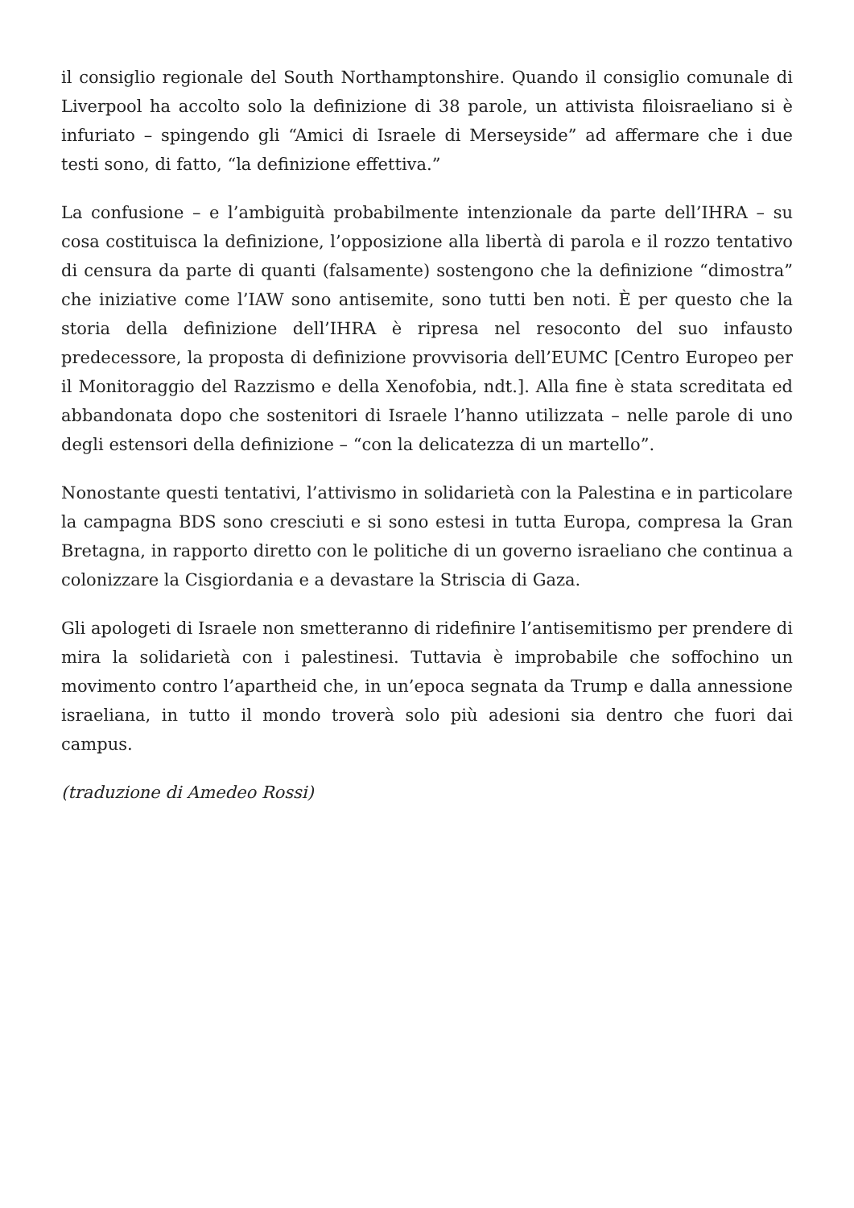il consiglio regionale del South Northamptonshire. Quando il consiglio comunale di Liverpool ha accolto solo la definizione di 38 parole, un attivista filoisraeliano si è infuriato – spingendo gli “Amici di Israele di Merseyside” ad affermare che i due testi sono, di fatto, “la definizione effettiva.”
La confusione – e l’ambiguità probabilmente intenzionale da parte dell’IHRA – su cosa costituisca la definizione, l’opposizione alla libertà di parola e il rozzo tentativo di censura da parte di quanti (falsamente) sostengono che la definizione “dimostra” che iniziative come l’IAW sono antisemite, sono tutti ben noti. È per questo che la storia della definizione dell’IHRA è ripresa nel resoconto del suo infausto predecessore, la proposta di definizione provvisoria dell’EUMC [Centro Europeo per il Monitoraggio del Razzismo e della Xenofobia, ndt.]. Alla fine è stata screditata ed abbandonata dopo che sostenitori di Israele l’hanno utilizzata – nelle parole di uno degli estensori della definizione – “con la delicatezza di un martello”.
Nonostante questi tentativi, l’attivismo in solidarietà con la Palestina e in particolare la campagna BDS sono cresciuti e si sono estesi in tutta Europa, compresa la Gran Bretagna, in rapporto diretto con le politiche di un governo israeliano che continua a colonizzare la Cisgiordania e a devastare la Striscia di Gaza.
Gli apologeti di Israele non smetteranno di ridefinire l’antisemitismo per prendere di mira la solidarietà con i palestinesi. Tuttavia è improbabile che soffochino un movimento contro l’apartheid che, in un’epoca segnata da Trump e dalla annessione israeliana, in tutto il mondo troverà solo più adesioni sia dentro che fuori dai campus.
(traduzione di Amedeo Rossi)